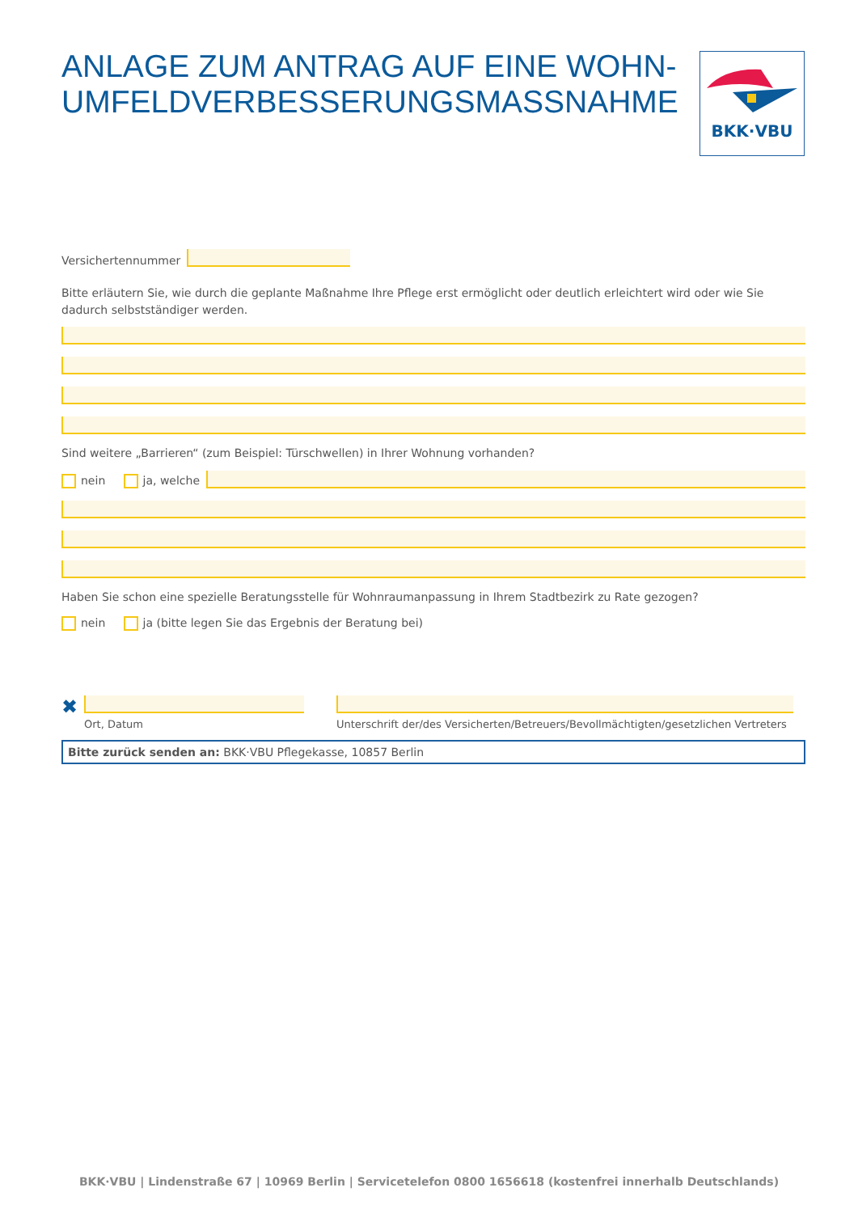ANLAGE ZUM ANTRAG AUF EINE WOHN-
UMFELDVERBESSERUNGSMASSNAHME
Versichertennummer
Bitte erläutern Sie, wie durch die geplante Maßnahme Ihre Pflege erst ermöglicht oder deutlich erleichtert wird oder wie Sie dadurch selbstständiger werden.
Sind weitere „Barrieren“ (zum Beispiel: Türschwellen) in Ihrer Wohnung vorhanden?
nein ja, welche
Haben Sie schon eine spezielle Beratungsstelle für Wohnraumanpassung in Ihrem Stadtbezirk zu Rate gezogen?
nein ja (bitte legen Sie das Ergebnis der Beratung bei)
✖
Ort, Datum
Unterschrift der/des Versicherten/Betreuers/Bevollmächtigten/gesetzlichen Vertreters
Bitte zurück senden an: BKK·VBU Pflegekasse, 10857 Berlin
BKK·VBU
BKK·VBU | Lindenstraße 67 | 10969 Berlin | Servicetelefon 0800 1656618 (kostenfrei innerhalb Deutschlands)